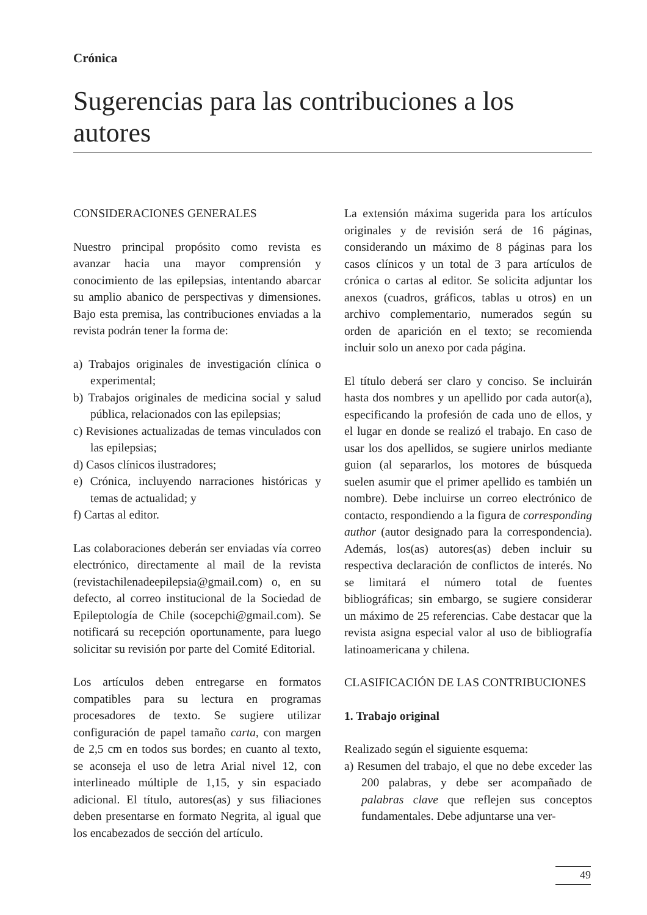Crónica
Sugerencias para las contribuciones a los autores
CONSIDERACIONES GENERALES
Nuestro principal propósito como revista es avanzar hacia una mayor comprensión y conocimiento de las epilepsias, intentando abarcar su amplio abanico de perspectivas y dimensiones. Bajo esta premisa, las contribuciones enviadas a la revista podrán tener la forma de:
a) Trabajos originales de investigación clínica o experimental;
b) Trabajos originales de medicina social y salud pública, relacionados con las epilepsias;
c) Revisiones actualizadas de temas vinculados con las epilepsias;
d) Casos clínicos ilustradores;
e) Crónica, incluyendo narraciones históricas y temas de actualidad; y
f) Cartas al editor.
Las colaboraciones deberán ser enviadas vía correo electrónico, directamente al mail de la revista (revistachilenadeepilepsia@gmail.com) o, en su defecto, al correo institucional de la Sociedad de Epileptología de Chile (socepchi@gmail.com). Se notificará su recepción oportunamente, para luego solicitar su revisión por parte del Comité Editorial.
Los artículos deben entregarse en formatos compatibles para su lectura en programas procesadores de texto. Se sugiere utilizar configuración de papel tamaño carta, con margen de 2,5 cm en todos sus bordes; en cuanto al texto, se aconseja el uso de letra Arial nivel 12, con interlineado múltiple de 1,15, y sin espaciado adicional. El título, autores(as) y sus filiaciones deben presentarse en formato Negrita, al igual que los encabezados de sección del artículo.
La extensión máxima sugerida para los artículos originales y de revisión será de 16 páginas, considerando un máximo de 8 páginas para los casos clínicos y un total de 3 para artículos de crónica o cartas al editor. Se solicita adjuntar los anexos (cuadros, gráficos, tablas u otros) en un archivo complementario, numerados según su orden de aparición en el texto; se recomienda incluir solo un anexo por cada página.
El título deberá ser claro y conciso. Se incluirán hasta dos nombres y un apellido por cada autor(a), especificando la profesión de cada uno de ellos, y el lugar en donde se realizó el trabajo. En caso de usar los dos apellidos, se sugiere unirlos mediante guion (al separarlos, los motores de búsqueda suelen asumir que el primer apellido es también un nombre). Debe incluirse un correo electrónico de contacto, respondiendo a la figura de corresponding author (autor designado para la correspondencia). Además, los(as) autores(as) deben incluir su respectiva declaración de conflictos de interés. No se limitará el número total de fuentes bibliográficas; sin embargo, se sugiere considerar un máximo de 25 referencias. Cabe destacar que la revista asigna especial valor al uso de bibliografía latinoamericana y chilena.
CLASIFICACIÓN DE LAS CONTRIBUCIONES
1. Trabajo original
Realizado según el siguiente esquema:
a) Resumen del trabajo, el que no debe exceder las 200 palabras, y debe ser acompañado de palabras clave que reflejen sus conceptos fundamentales. Debe adjuntarse una ver-
49